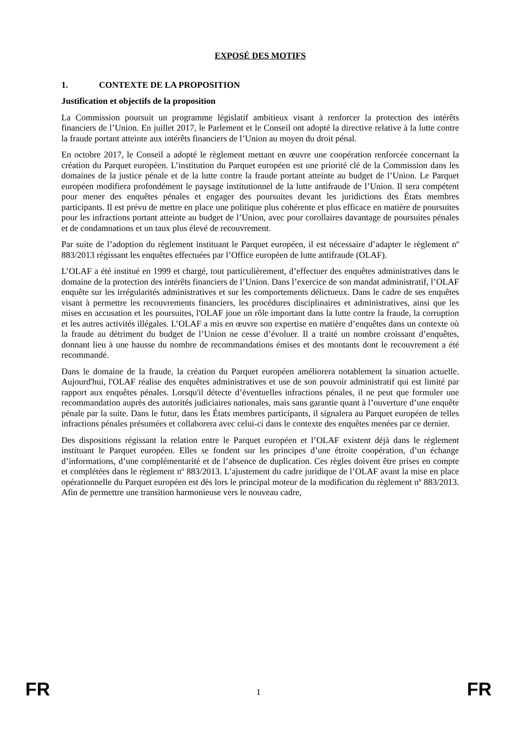EXPOSÉ DES MOTIFS
1. CONTEXTE DE LA PROPOSITION
Justification et objectifs de la proposition
La Commission poursuit un programme législatif ambitieux visant à renforcer la protection des intérêts financiers de l’Union. En juillet 2017, le Parlement et le Conseil ont adopté la directive relative à la lutte contre la fraude portant atteinte aux intérêts financiers de l’Union au moyen du droit pénal.
En octobre 2017, le Conseil a adopté le règlement mettant en œuvre une coopération renforcée concernant la création du Parquet européen. L’institution du Parquet européen est une priorité clé de la Commission dans les domaines de la justice pénale et de la lutte contre la fraude portant atteinte au budget de l’Union. Le Parquet européen modifiera profondément le paysage institutionnel de la lutte antifraude de l’Union. Il sera compétent pour mener des enquêtes pénales et engager des poursuites devant les juridictions des États membres participants. Il est prévu de mettre en place une politique plus cohérente et plus efficace en matière de poursuites pour les infractions portant atteinte au budget de l’Union, avec pour corollaires davantage de poursuites pénales et de condamnations et un taux plus élevé de recouvrement.
Par suite de l’adoption du règlement instituant le Parquet européen, il est nécessaire d’adapter le règlement nº 883/2013 régissant les enquêtes effectuées par l’Office européen de lutte antifraude (OLAF).
L’OLAF a été institué en 1999 et chargé, tout particulièrement, d’effectuer des enquêtes administratives dans le domaine de la protection des intérêts financiers de l’Union. Dans l’exercice de son mandat administratif, l’OLAF enquête sur les irrégularités administratives et sur les comportements délictueux. Dans le cadre de ses enquêtes visant à permettre les recouvrements financiers, les procédures disciplinaires et administratives, ainsi que les mises en accusation et les poursuites, l'OLAF joue un rôle important dans la lutte contre la fraude, la corruption et les autres activités illégales. L’OLAF a mis en œuvre son expertise en matière d’enquêtes dans un contexte où la fraude au détriment du budget de l’Union ne cesse d’évoluer. Il a traité un nombre croissant d’enquêtes, donnant lieu à une hausse du nombre de recommandations émises et des montants dont le recouvrement a été recommandé.
Dans le domaine de la fraude, la création du Parquet européen améliorera notablement la situation actuelle. Aujourd'hui, l'OLAF réalise des enquêtes administratives et use de son pouvoir administratif qui est limité par rapport aux enquêtes pénales. Lorsqu'il détecte d’éventuelles infractions pénales, il ne peut que formuler une recommandation auprès des autorités judiciaires nationales, mais sans garantie quant à l’ouverture d’une enquête pénale par la suite. Dans le futur, dans les États membres participants, il signalera au Parquet européen de telles infractions pénales présumées et collaborera avec celui-ci dans le contexte des enquêtes menées par ce dernier.
Des dispositions régissant la relation entre le Parquet européen et l’OLAF existent déjà dans le règlement instituant le Parquet européen. Elles se fondent sur les principes d’une étroite coopération, d’un échange d’informations, d’une complémentarité et de l’absence de duplication. Ces règles doivent être prises en compte et complétées dans le règlement nº 883/2013. L’ajustement du cadre juridique de l’OLAF avant la mise en place opérationnelle du Parquet européen est dès lors le principal moteur de la modification du règlement nº 883/2013. Afin de permettre une transition harmonieuse vers le nouveau cadre,
FR 1 FR